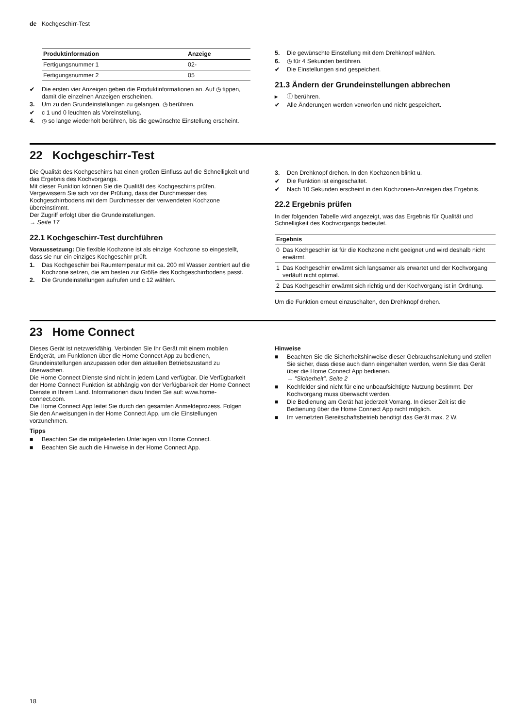de Kochgeschirr-Test
| Produktinformation | Anzeige |
| --- | --- |
| Fertigungsnummer 1 | 02- |
| Fertigungsnummer 2 | 05 |
✔ Die ersten vier Anzeigen geben die Produktinformationen an. Auf ◷ tippen, damit die einzelnen Anzeigen erscheinen.
3. Um zu den Grundeinstellungen zu gelangen, ◷ berühren.
✔ c 1 und 0 leuchten als Voreinstellung.
4. ◷ so lange wiederholt berühren, bis die gewünschte Einstellung erscheint.
5. Die gewünschte Einstellung mit dem Drehknopf wählen.
6. ◷ für 4 Sekunden berühren.
✔ Die Einstellungen sind gespeichert.
21.3 Ändern der Grundeinstellungen abbrechen
▸ ⓘ berühren.
✔ Alle Änderungen werden verworfen und nicht gespeichert.
22 Kochgeschirr-Test
Die Qualität des Kochgeschirrs hat einen großen Einfluss auf die Schnelligkeit und das Ergebnis des Kochvorgangs.
Mit dieser Funktion können Sie die Qualität des Kochgeschirrs prüfen.
Vergewissern Sie sich vor der Prüfung, dass der Durchmesser des Kochgeschirrbodens mit dem Durchmesser der verwendeten Kochzone übereinstimmt.
Der Zugriff erfolgt über die Grundeinstellungen.
→ Seite 17
22.1 Kochgeschirr-Test durchführen
Voraussetzung: Die flexible Kochzone ist als einzige Kochzone so eingestellt, dass sie nur ein einziges Kochgeschirr prüft.
1. Das Kochgeschirr bei Raumtemperatur mit ca. 200 ml Wasser zentriert auf die Kochzone setzen, die am besten zur Größe des Kochgeschirrbodens passt.
2. Die Grundeinstellungen aufrufen und c 12 wählen.
3. Den Drehknopf drehen. In den Kochzonen blinkt u.
✔ Die Funktion ist eingeschaltet.
✔ Nach 10 Sekunden erscheint in den Kochzonen-Anzeigen das Ergebnis.
22.2 Ergebnis prüfen
In der folgenden Tabelle wird angezeigt, was das Ergebnis für Qualität und Schnelligkeit des Kochvorgangs bedeutet.
| Ergebnis | |
| --- | --- |
| 0 | Das Kochgeschirr ist für die Kochzone nicht geeignet und wird deshalb nicht erwärmt. |
| 1 | Das Kochgeschirr erwärmt sich langsamer als erwartet und der Kochvorgang verläuft nicht optimal. |
| 2 | Das Kochgeschirr erwärmt sich richtig und der Kochvorgang ist in Ordnung. |
Um die Funktion erneut einzuschalten, den Drehknopf drehen.
23 Home Connect
Dieses Gerät ist netzwerkfähig. Verbinden Sie Ihr Gerät mit einem mobilen Endgerät, um Funktionen über die Home Connect App zu bedienen, Grundeinstellungen anzupassen oder den aktuellen Betriebszustand zu überwachen.
Die Home Connect Dienste sind nicht in jedem Land verfügbar. Die Verfügbarkeit der Home Connect Funktion ist abhängig von der Verfügbarkeit der Home Connect Dienste in Ihrem Land. Informationen dazu finden Sie auf: www.home-connect.com.
Die Home Connect App leitet Sie durch den gesamten Anmeldeprozess. Folgen Sie den Anweisungen in der Home Connect App, um die Einstellungen vorzunehmen.
Tipps
■ Beachten Sie die mitgelieferten Unterlagen von Home Connect.
■ Beachten Sie auch die Hinweise in der Home Connect App.
Hinweise
■ Beachten Sie die Sicherheitshinweise dieser Gebrauchsanleitung und stellen Sie sicher, dass diese auch dann eingehalten werden, wenn Sie das Gerät über die Home Connect App bedienen.
→ "Sicherheit", Seite 2
■ Kochfelder sind nicht für eine unbeaufsichtigte Nutzung bestimmt. Der Kochvorgang muss überwacht werden.
■ Die Bedienung am Gerät hat jederzeit Vorrang. In dieser Zeit ist die Bedienung über die Home Connect App nicht möglich.
■ Im vernetzten Bereitschaftsbetrieb benötigt das Gerät max. 2 W.
18